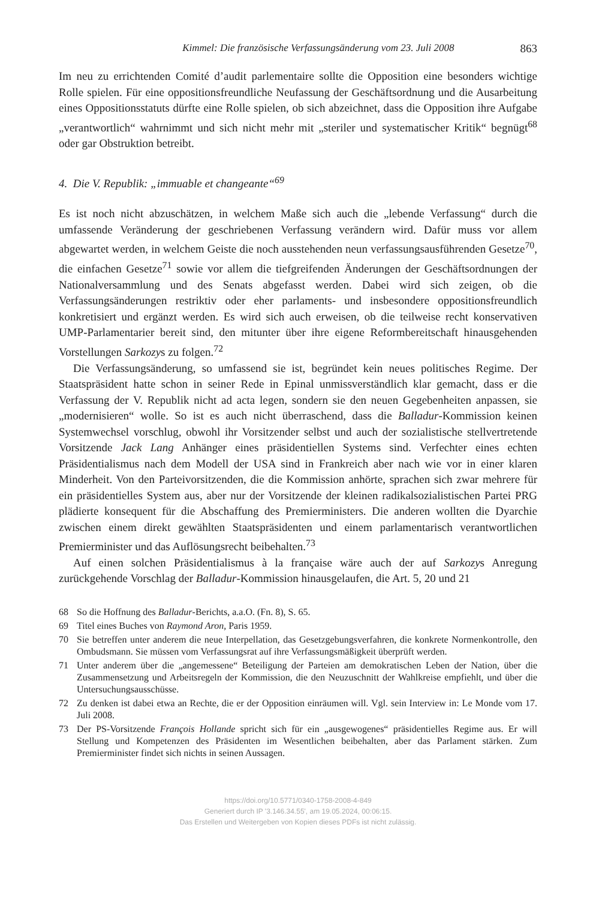Kimmel: Die französische Verfassungsänderung vom 23. Juli 2008 863
Im neu zu errichtenden Comité d’audit parlementaire sollte die Opposition eine besonders wichtige Rolle spielen. Für eine oppositionsfreundliche Neufassung der Geschäftsordnung und die Ausarbeitung eines Oppositionsstatuts dürfte eine Rolle spielen, ob sich abzeichnet, dass die Opposition ihre Aufgabe „verantwortlich“ wahrnimmt und sich nicht mehr mit „steriler und systematischer Kritik“ begnügt<sup>68</sup> oder gar Obstruktion betreibt.
4. Die V. Republik: „immuable et changeante“<sup>69</sup>
Es ist noch nicht abzuschätzen, in welchem Maße sich auch die „lebende Verfassung“ durch die umfassende Veränderung der geschriebenen Verfassung verändern wird. Dafür muss vor allem abgewartet werden, in welchem Geiste die noch ausstehenden neun verfassungsausführenden Gesetze<sup>70</sup>, die einfachen Gesetze<sup>71</sup> sowie vor allem die tiefgreifenden Änderungen der Geschäftsordnungen der Nationalversammlung und des Senats abgefasst werden. Dabei wird sich zeigen, ob die Verfassungsänderungen restriktiv oder eher parlaments- und insbesondere oppositionsfreundlich konkretisiert und ergänzt werden. Es wird sich auch erweisen, ob die teilweise recht konservativen UMP-Parlamentarier bereit sind, den mitunter über ihre eigene Reformbereitschaft hinausgehenden Vorstellungen Sarkozys zu folgen.<sup>72</sup>
Die Verfassungsänderung, so umfassend sie ist, begründet kein neues politisches Regime. Der Staatspräsident hatte schon in seiner Rede in Epinal unmissverständlich klar gemacht, dass er die Verfassung der V. Republik nicht ad acta legen, sondern sie den neuen Gegebenheiten anpassen, sie „modernisieren“ wolle. So ist es auch nicht überraschend, dass die Balladur-Kommission keinen Systemwechsel vorschlug, obwohl ihr Vorsitzender selbst und auch der sozialistische stellvertretende Vorsitzende Jack Lang Anhänger eines präsidentiellen Systems sind. Verfechter eines echten Präsidentialismus nach dem Modell der USA sind in Frankreich aber nach wie vor in einer klaren Minderheit. Von den Parteivorsitzenden, die die Kommission anhörte, sprachen sich zwar mehrere für ein präsidentielles System aus, aber nur der Vorsitzende der kleinen radikalsozialistischen Partei PRG plädierte konsequent für die Abschaffung des Premierministers. Die anderen wollten die Dyarchie zwischen einem direkt gewählten Staatspräsidenten und einem parlamentarisch verantwortlichen Premierminister und das Auflösungsrecht beibehalten.<sup>73</sup>
Auf einen solchen Präsidentialismus à la française wäre auch der auf Sarkozys Anregung zurückgehende Vorschlag der Balladur-Kommission hinausgelaufen, die Art. 5, 20 und 21
68 So die Hoffnung des Balladur-Berichts, a.a.O. (Fn. 8), S. 65.
69 Titel eines Buches von Raymond Aron, Paris 1959.
70 Sie betreffen unter anderem die neue Interpellation, das Gesetzgebungsverfahren, die konkrete Normenkontrolle, den Ombudsmann. Sie müssen vom Verfassungsrat auf ihre Verfassungsmäßigkeit überprüft werden.
71 Unter anderem über die „angemessene“ Beteiligung der Parteien am demokratischen Leben der Nation, über die Zusammensetzung und Arbeitsregeln der Kommission, die den Neuzuschnitt der Wahlkreise empfiehlt, und über die Untersuchungsausschüsse.
72 Zu denken ist dabei etwa an Rechte, die er der Opposition einräumen will. Vgl. sein Interview in: Le Monde vom 17. Juli 2008.
73 Der PS-Vorsitzende François Hollande spricht sich für ein „ausgewogenes“ präsidentielles Regime aus. Er will Stellung und Kompetenzen des Präsidenten im Wesentlichen beibehalten, aber das Parlament stärken. Zum Premierminister findet sich nichts in seinen Aussagen.
https://doi.org/10.5771/0340-1758-2008-4-849
Generiert durch IP '3.146.34.55', am 19.05.2024, 00:06:15.
Das Erstellen und Weitergeben von Kopien dieses PDFs ist nicht zulässig.